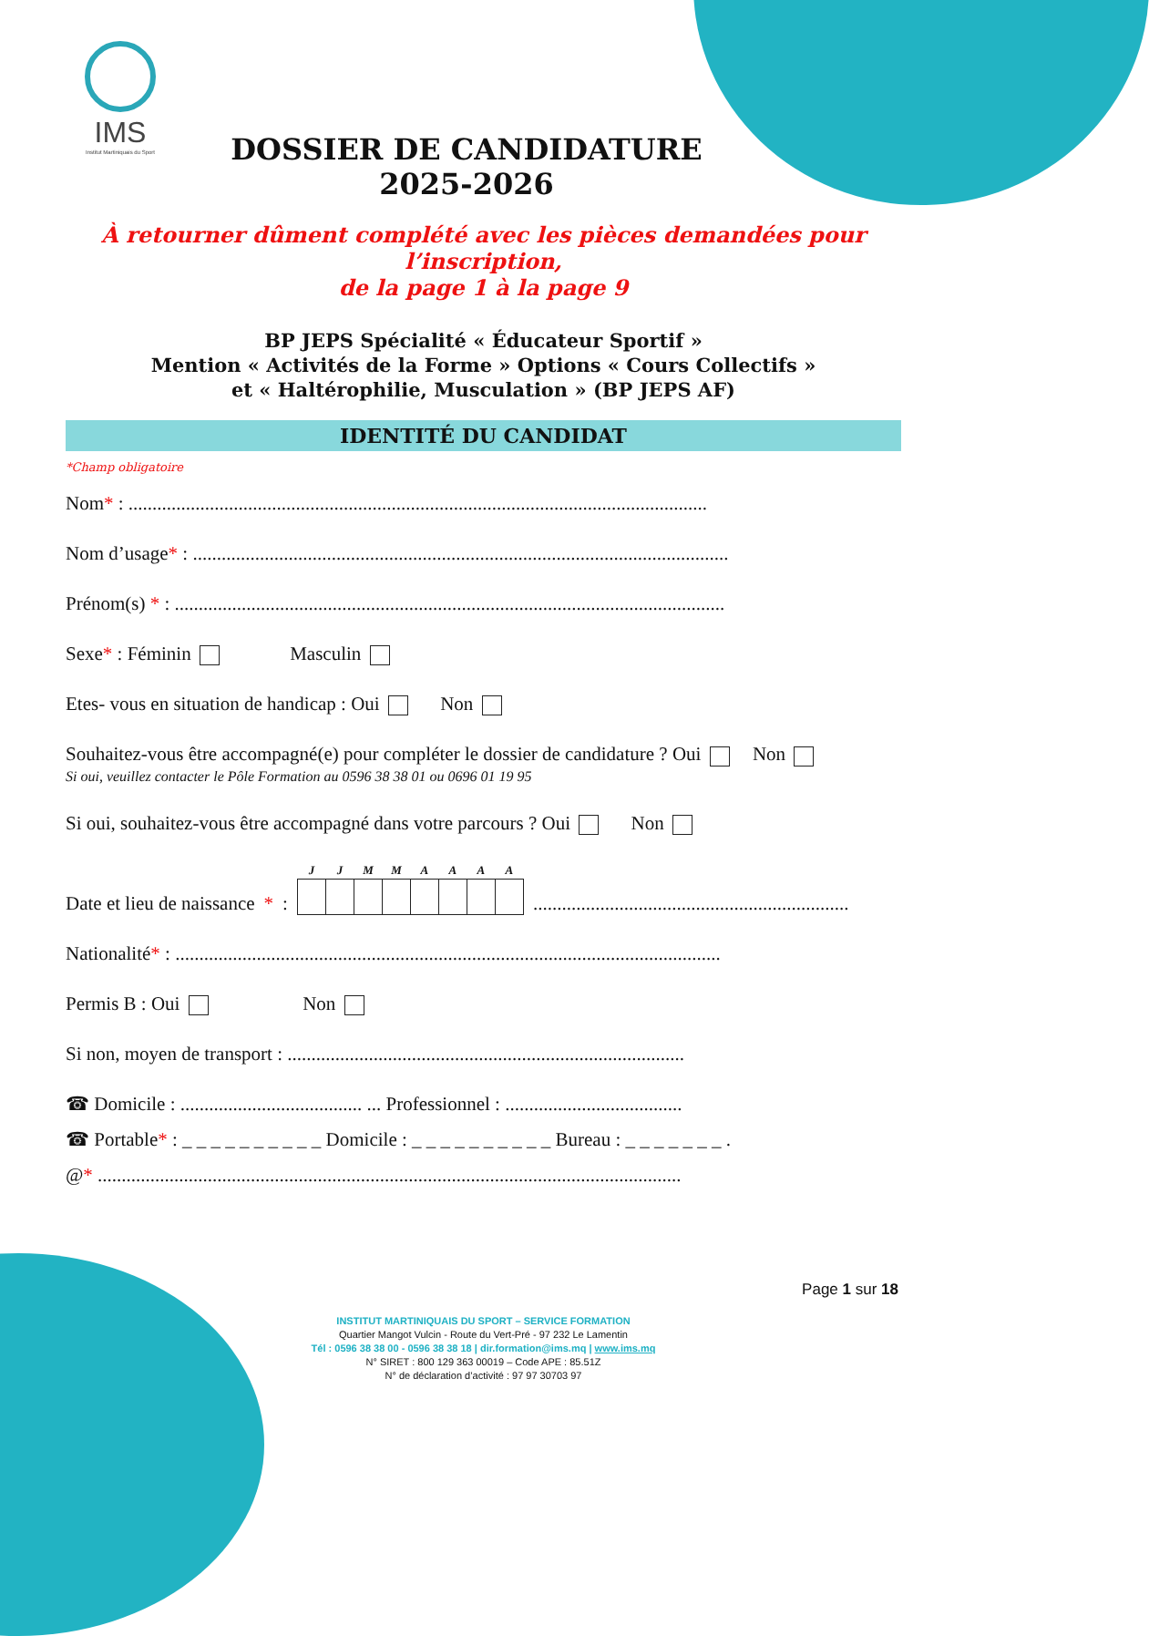IMS
Institut Martiniquais du Sport
DOSSIER DE CANDIDATURE 2025-2026
À retourner dûment complété avec les pièces demandées pour l’inscription,
de la page 1 à la page 9
BP JEPS Spécialité « Éducateur Sportif »
Mention « Activités de la Forme » Options « Cours Collectifs »
et « Haltérophilie, Musculation » (BP JEPS AF)
IDENTITÉ DU CANDIDAT
*Champ obligatoire
Nom* : .........................................................................................................................
Nom d’usage* : ................................................................................................................
Prénom(s) * : ...................................................................................................................
Sexe* : Féminin Masculin
Etes- vous en situation de handicap : Oui Non
Souhaitez-vous être accompagné(e) pour compléter le dossier de candidature ? Oui Non
Si oui, veuillez contacter le Pôle Formation au 0596 38 38 01 ou 0696 01 19 95
Si oui, souhaitez-vous être accompagné dans votre parcours ? Oui Non
Date et lieu de naissance * :
| J | J | M | M | A | A | A | A |
| --- | --- | --- | --- | --- | --- | --- | --- |
..................................................................
Nationalité* : ..................................................................................................................
Permis B : Oui Non
Si non, moyen de transport : ...................................................................................
☎ Domicile : ...................................... ... Professionnel : .....................................
☎ Portable* : _ _ _ _ _ _ _ _ _ _ Domicile : _ _ _ _ _ _ _ _ _ _ Bureau : _ _ _ _ _ _ _ .
@* ..........................................................................................................................
INSTITUT MARTINIQUAIS DU SPORT – SERVICE FORMATION
Quartier Mangot Vulcin - Route du Vert-Pré - 97 232 Le Lamentin
Tél : 0596 38 38 00 - 0596 38 38 18 | dir.formation@ims.mq | www.ims.mq
N° SIRET : 800 129 363 00019 – Code APE : 85.51Z
N° de déclaration d’activité : 97 97 30703 97
Page 1 sur 18